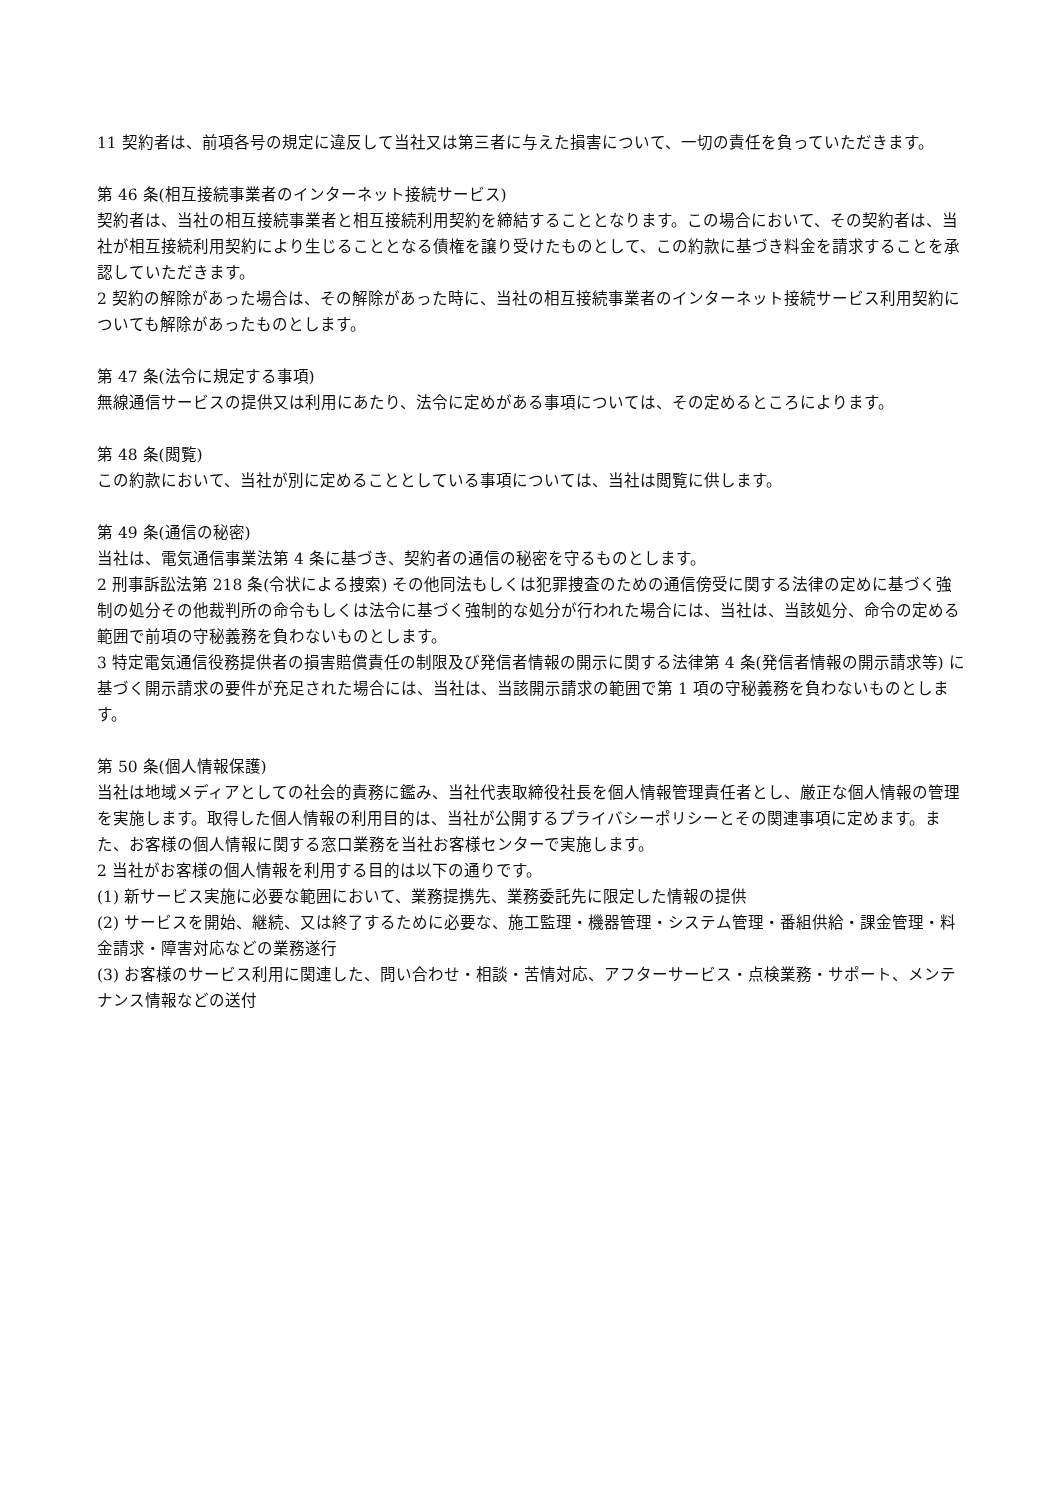11 契約者は、前項各号の規定に違反して当社又は第三者に与えた損害について、一切の責任を負っていただきます。
第 46 条(相互接続事業者のインターネット接続サービス)
契約者は、当社の相互接続事業者と相互接続利用契約を締結することとなります。この場合において、その契約者は、当社が相互接続利用契約により生じることとなる債権を譲り受けたものとして、この約款に基づき料金を請求することを承認していただきます。
2 契約の解除があった場合は、その解除があった時に、当社の相互接続事業者のインターネット接続サービス利用契約についても解除があったものとします。
第 47 条(法令に規定する事項)
無線通信サービスの提供又は利用にあたり、法令に定めがある事項については、その定めるところによります。
第 48 条(閲覧)
この約款において、当社が別に定めることとしている事項については、当社は閲覧に供します。
第 49 条(通信の秘密)
当社は、電気通信事業法第 4 条に基づき、契約者の通信の秘密を守るものとします。
2 刑事訴訟法第 218 条(令状による捜索) その他同法もしくは犯罪捜査のための通信傍受に関する法律の定めに基づく強制の処分その他裁判所の命令もしくは法令に基づく強制的な処分が行われた場合には、当社は、当該処分、命令の定める範囲で前項の守秘義務を負わないものとします。
3 特定電気通信役務提供者の損害賠償責任の制限及び発信者情報の開示に関する法律第 4 条(発信者情報の開示請求等) に基づく開示請求の要件が充足された場合には、当社は、当該開示請求の範囲で第 1 項の守秘義務を負わないものとします。
第 50 条(個人情報保護)
当社は地域メディアとしての社会的責務に鑑み、当社代表取締役社長を個人情報管理責任者とし、厳正な個人情報の管理を実施します。取得した個人情報の利用目的は、当社が公開するプライバシーポリシーとその関連事項に定めます。また、お客様の個人情報に関する窓口業務を当社お客様センターで実施します。
2 当社がお客様の個人情報を利用する目的は以下の通りです。
(1) 新サービス実施に必要な範囲において、業務提携先、業務委託先に限定した情報の提供
(2) サービスを開始、継続、又は終了するために必要な、施工監理・機器管理・システム管理・番組供給・課金管理・料金請求・障害対応などの業務遂行
(3) お客様のサービス利用に関連した、問い合わせ・相談・苦情対応、アフターサービス・点検業務・サポート、メンテナンス情報などの送付